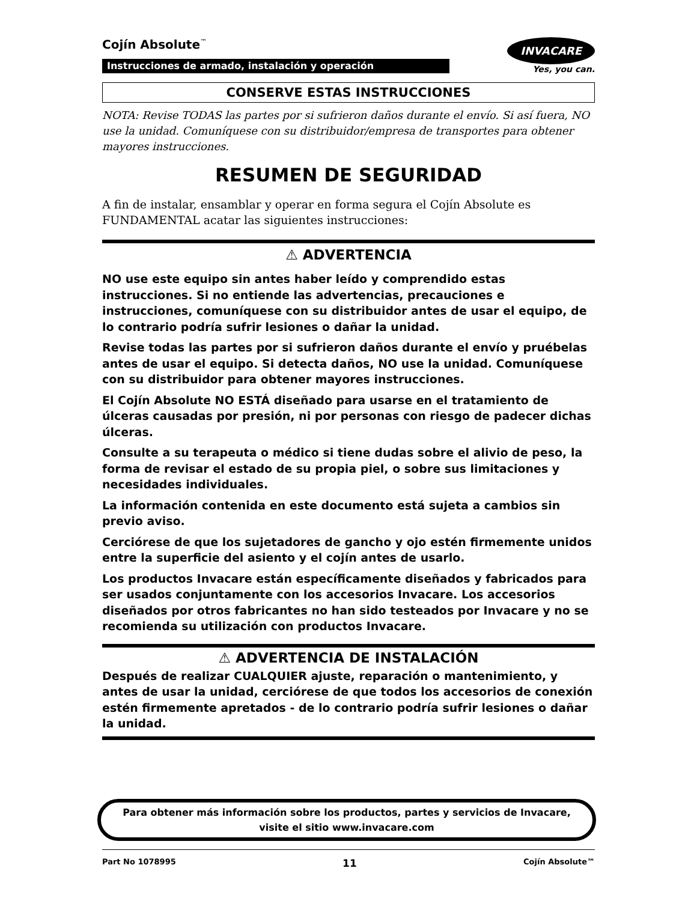Cojín Absolute<sup>™</sup>
Instrucciones de armado, instalación y operación
INVACARE
Yes, you can.
CONSERVE ESTAS INSTRUCCIONES
NOTA: Revise TODAS las partes por si sufrieron daños durante el envío. Si así fuera, NO use la unidad. Comuníquese con su distribuidor/empresa de transportes para obtener mayores instrucciones.
RESUMEN DE SEGURIDAD
A fin de instalar, ensamblar y operar en forma segura el Cojín Absolute es FUNDAMENTAL acatar las siguientes instrucciones:
⚠ ADVERTENCIA
NO use este equipo sin antes haber leído y comprendido estas instrucciones. Si no entiende las advertencias, precauciones e instrucciones, comuníquese con su distribuidor antes de usar el equipo, de lo contrario podría sufrir lesiones o dañar la unidad.
Revise todas las partes por si sufrieron daños durante el envío y pruébelas antes de usar el equipo. Si detecta daños, NO use la unidad. Comuníquese con su distribuidor para obtener mayores instrucciones.
El Cojín Absolute NO ESTÁ diseñado para usarse en el tratamiento de úlceras causadas por presión, ni por personas con riesgo de padecer dichas úlceras.
Consulte a su terapeuta o médico si tiene dudas sobre el alivio de peso, la forma de revisar el estado de su propia piel, o sobre sus limitaciones y necesidades individuales.
La información contenida en este documento está sujeta a cambios sin previo aviso.
Cerciórese de que los sujetadores de gancho y ojo estén firmemente unidos entre la superficie del asiento y el cojín antes de usarlo.
Los productos Invacare están específicamente diseñados y fabricados para ser usados conjuntamente con los accesorios Invacare. Los accesorios diseñados por otros fabricantes no han sido testeados por Invacare y no se recomienda su utilización con productos Invacare.
⚠ ADVERTENCIA DE INSTALACIÓN
Después de realizar CUALQUIER ajuste, reparación o mantenimiento, y antes de usar la unidad, cerciórese de que todos los accesorios de conexión estén firmemente apretados - de lo contrario podría sufrir lesiones o dañar la unidad.
Para obtener más información sobre los productos, partes y servicios de Invacare,
visite el sitio www.invacare.com
Part No 1078995 11 Cojín Absolute™